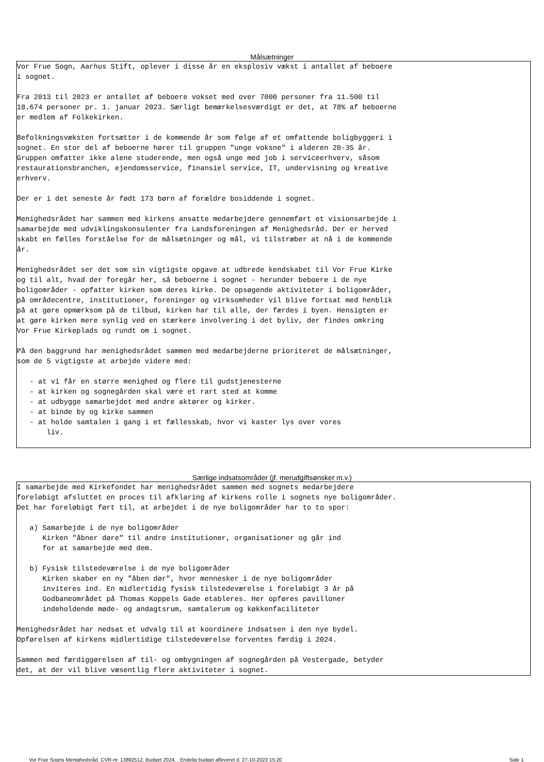Målsætninger
Vor Frue Sogn, Aarhus Stift, oplever i disse år en eksplosiv vækst i antallet af beboere i sognet. Fra 2013 til 2023 er antallet af beboere vokset med over 7000 personer fra 11.500 til 18.674 personer pr. 1. januar 2023. Særligt bemærkelsesværdigt er det, at 78% af beboerne er medlem af Folkekirken. Befolkningsvæksten fortsætter i de kommende år som følge af et omfattende boligbyggeri i sognet. En stor del af beboerne hører til gruppen "unge voksne" i alderen 20-35 år. Gruppen omfatter ikke alene studerende, men også unge med job i serviceerhverv, såsom restaurationsbranchen, ejendomsservice, finansiel service, IT, undervisning og kreative erhverv. Der er i det seneste år født 173 børn af forældre bosiddende i sognet. Menighedsrådet har sammen med kirkens ansatte medarbejdere gennemført et visionsarbejde i samarbejde med udviklingskonsulenter fra Landsforeningen af Menighedsråd. Der er herved skabt en fælles forståelse for de målsætninger og mål, vi tilstræber at nå i de kommende år. Menighedsrådet ser det som sin vigtigste opgave at udbrede kendskabet til Vor Frue Kirke og til alt, hvad der foregår her, så beboerne i sognet - herunder beboere i de nye boligområder - opfatter kirken som deres kirke. De opsøgende aktiviteter i boligområder, på områdecentre, institutioner, foreninger og virksomheder vil blive fortsat med henblik på at gøre opmærksom på de tilbud, kirken har til alle, der færdes i byen. Hensigten er at gøre kirken mere synlig ved en stærkere involvering i det byliv, der findes omkring Vor Frue Kirkeplads og rundt om i sognet. På den baggrund har menighedsrådet sammen med medarbejderne prioriteret de målsætninger, som de 5 vigtigste at arbejde videre med: - at vi får en større menighed og flere til gudstjenesterne - at kirken og sognegården skal være et rart sted at komme - at udbygge samarbejdet med andre aktører og kirker. - at binde by og kirke sammen - at holde samtalen i gang i et fællesskab, hvor vi kaster lys over vores liv.
Særlige indsatsområder (jf. merudgiftsønsker m.v.)
I samarbejde med Kirkefondet har menighedsrådet sammen med sognets medarbejdere foreløbigt afsluttet en proces til afklaring af kirkens rolle i sognets nye boligområder. Det har foreløbigt ført til, at arbejdet i de nye boligområder har to to spor: a) Samarbejde i de nye boligområder Kirken "åbner døre" til andre institutioner, organisationer og går ind for at samarbejde med dem. b) Fysisk tilstedeværelse i de nye boligområder Kirken skaber en ny "åben dør", hvor mennesker i de nye boligområder inviteres ind. En midlertidig fysisk tilstedeværelse i foreløbigt 3 år på Godbaneområdet på Thomas Koppels Gade etableres. Her opføres pavilloner indeholdende møde- og andagtsrum, samtalerum og køkkenfaciliteter Menighedsrådet har nedsat et udvalg til at koordinere indsatsen i den nye bydel. Opførelsen af kirkens midlertidige tilstedeværelse forventes færdig i 2024. Sammen med færdiggørelsen af til- og ombygningen af sognegården på Vestergade, betyder det, at der vil blive væsentlig flere aktiviteter i sognet.
Vor Frue Sogns Menighedsråd, CVR-nr. 13892512, Budget 2024, , Endelig budget afleveret d. 27-10-2023 15:20 Side 1